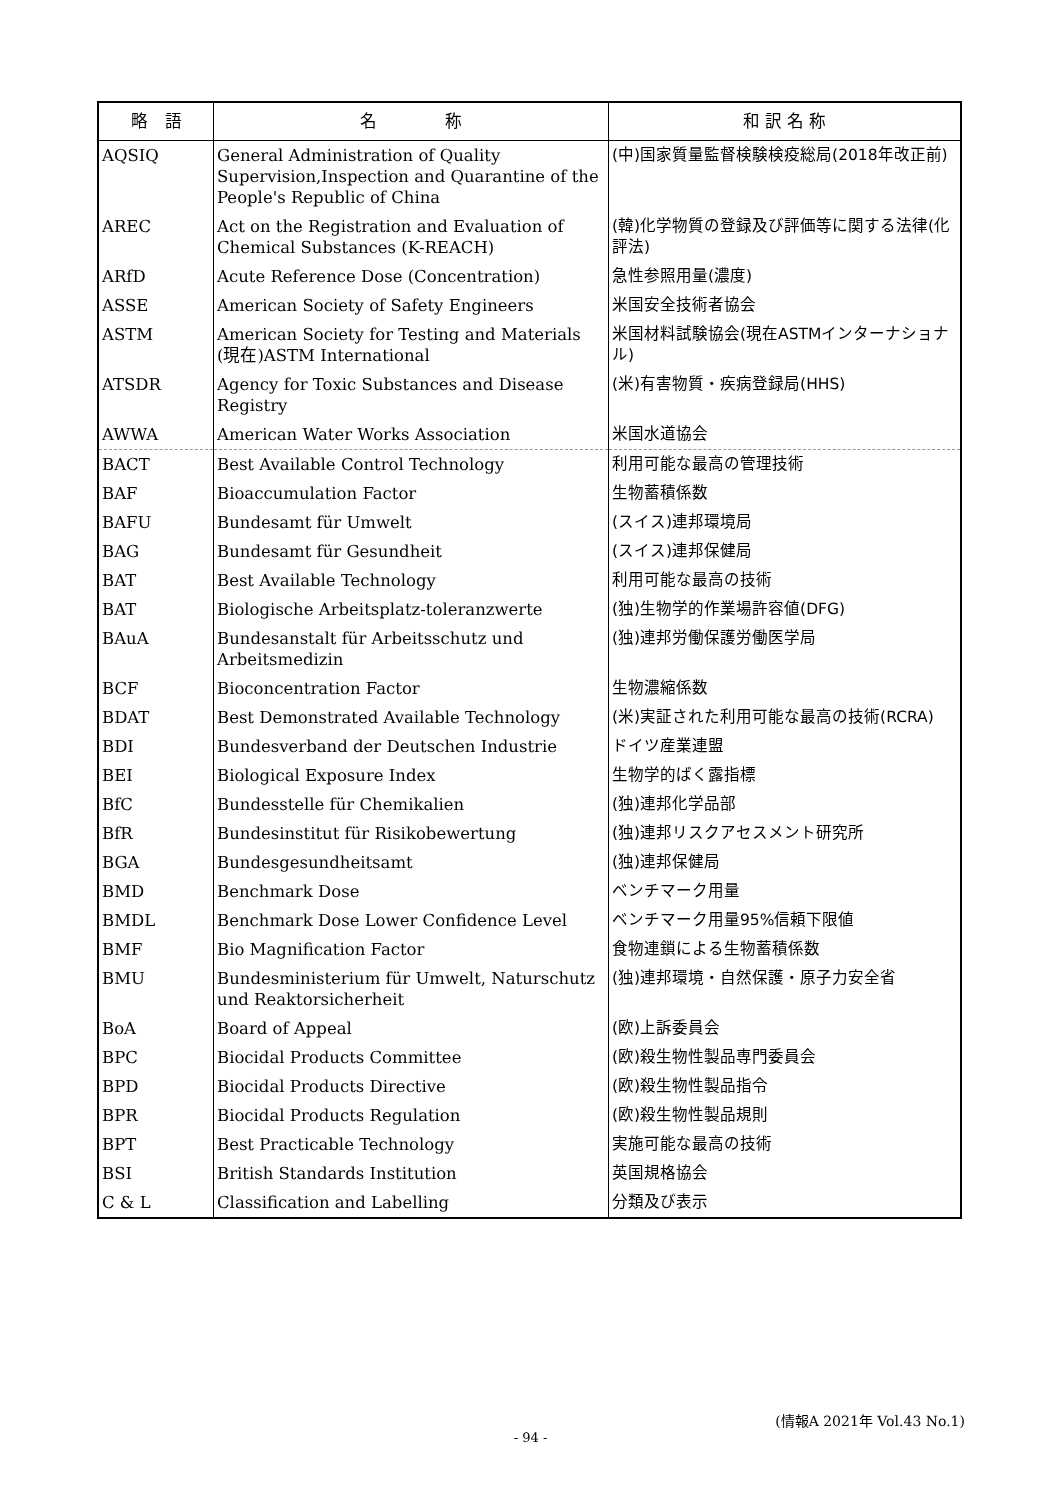| 略 語 | 名 称 | 和 訳 名 称 |
| --- | --- | --- |
| AQSIQ | General Administration of Quality Supervision,Inspection and Quarantine of the People's Republic of China | (中)国家質量監督検験検疫総局(2018年改正前) |
| AREC | Act on the Registration and Evaluation of Chemical Substances (K-REACH) | (韓)化学物質の登録及び評価等に関する法律(化評法) |
| ARfD | Acute Reference Dose (Concentration) | 急性参照用量(濃度) |
| ASSE | American Society of Safety Engineers | 米国安全技術者協会 |
| ASTM | American Society for Testing and Materials (現在)ASTM International | 米国材料試験協会(現在ASTMインターナショナル) |
| ATSDR | Agency for Toxic Substances and Disease Registry | (米)有害物質・疾病登録局(HHS) |
| AWWA | American Water Works Association | 米国水道協会 |
| BACT | Best Available Control Technology | 利用可能な最高の管理技術 |
| BAF | Bioaccumulation Factor | 生物蓄積係数 |
| BAFU | Bundesamt für Umwelt | (スイス)連邦環境局 |
| BAG | Bundesamt für Gesundheit | (スイス)連邦保健局 |
| BAT | Best Available Technology | 利用可能な最高の技術 |
| BAT | Biologische Arbeitsplatz-toleranzwerte | (独)生物学的作業場許容値(DFG) |
| BAuA | Bundesanstalt für Arbeitsschutz und Arbeitsmedizin | (独)連邦労働保護労働医学局 |
| BCF | Bioconcentration Factor | 生物濃縮係数 |
| BDAT | Best Demonstrated Available Technology | (米)実証された利用可能な最高の技術(RCRA) |
| BDI | Bundesverband der Deutschen Industrie | ドイツ産業連盟 |
| BEI | Biological Exposure Index | 生物学的ばく露指標 |
| BfC | Bundesstelle für Chemikalien | (独)連邦化学品部 |
| BfR | Bundesinstitut für Risikobewertung | (独)連邦リスクアセスメント研究所 |
| BGA | Bundesgesundheitsamt | (独)連邦保健局 |
| BMD | Benchmark Dose | ベンチマーク用量 |
| BMDL | Benchmark Dose Lower Confidence Level | ベンチマーク用量95%信頼下限値 |
| BMF | Bio Magnification Factor | 食物連鎖による生物蓄積係数 |
| BMU | Bundesministerium für Umwelt, Naturschutz und Reaktorsicherheit | (独)連邦環境・自然保護・原子力安全省 |
| BoA | Board of Appeal | (欧)上訴委員会 |
| BPC | Biocidal Products Committee | (欧)殺生物性製品専門委員会 |
| BPD | Biocidal Products Directive | (欧)殺生物性製品指令 |
| BPR | Biocidal Products Regulation | (欧)殺生物性製品規則 |
| BPT | Best Practicable Technology | 実施可能な最高の技術 |
| BSI | British Standards Institution | 英国規格協会 |
| C & L | Classification and Labelling | 分類及び表示 |
(情報A 2021年 Vol.43 No.1)
- 94 -